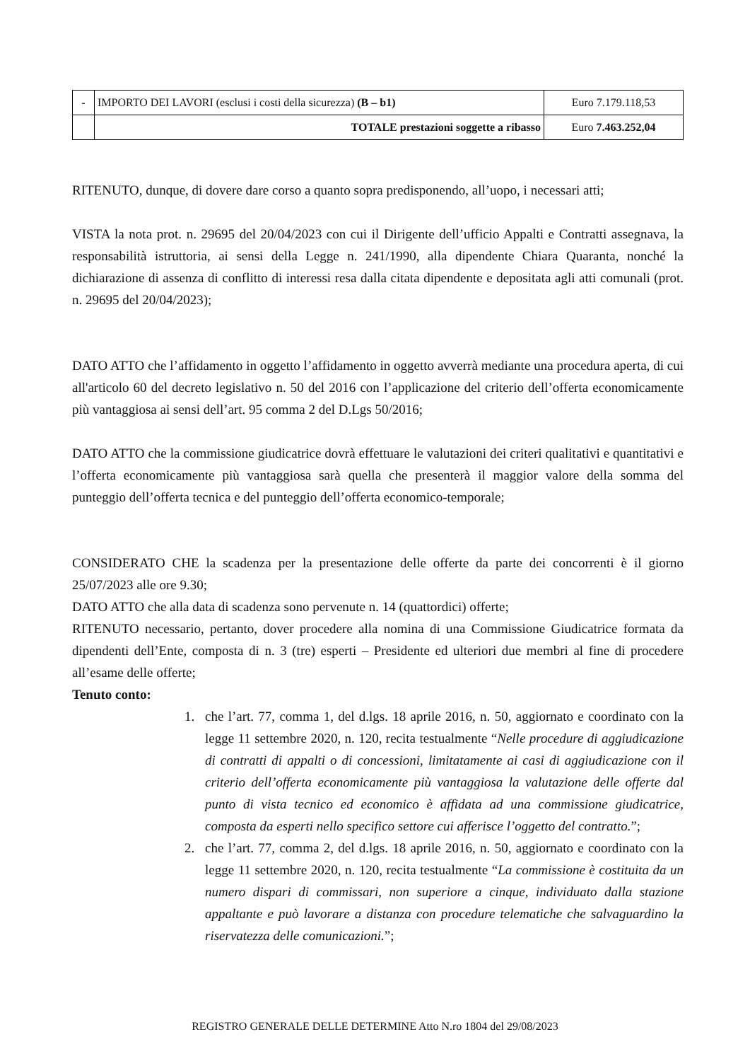| - | IMPORTO DEI LAVORI (esclusi i costi della sicurezza) (B – b1) | Euro 7.179.118,53 |
| | TOTALE prestazioni soggette a ribasso | Euro 7.463.252,04 |
RITENUTO, dunque, di dovere dare corso a quanto sopra predisponendo, all’uopo, i necessari atti;
VISTA la nota prot. n. 29695 del 20/04/2023 con cui il Dirigente dell’ufficio Appalti e Contratti assegnava, la responsabilità istruttoria, ai sensi della Legge n. 241/1990, alla dipendente Chiara Quaranta, nonché la dichiarazione di assenza di conflitto di interessi resa dalla citata dipendente e depositata agli atti comunali (prot. n. 29695 del 20/04/2023);
DATO ATTO che l’affidamento in oggetto l’affidamento in oggetto avverrà mediante una procedura aperta, di cui all'articolo 60 del decreto legislativo n. 50 del 2016 con l’applicazione del criterio dell’offerta economicamente più vantaggiosa ai sensi dell’art. 95 comma 2 del D.Lgs 50/2016;
DATO ATTO che la commissione giudicatrice dovrà effettuare le valutazioni dei criteri qualitativi e quantitativi e l’offerta economicamente più vantaggiosa sarà quella che presenterà il maggior valore della somma del punteggio dell’offerta tecnica e del punteggio dell’offerta economico-temporale;
CONSIDERATO CHE la scadenza per la presentazione delle offerte da parte dei concorrenti è il giorno 25/07/2023 alle ore 9.30;
DATO ATTO che alla data di scadenza sono pervenute n. 14 (quattordici) offerte;
RITENUTO necessario, pertanto, dover procedere alla nomina di una Commissione Giudicatrice formata da dipendenti dell’Ente, composta di n. 3 (tre) esperti – Presidente ed ulteriori due membri al fine di procedere all’esame delle offerte;
Tenuto conto:
1. che l’art. 77, comma 1, del d.lgs. 18 aprile 2016, n. 50, aggiornato e coordinato con la legge 11 settembre 2020, n. 120, recita testualmente “Nelle procedure di aggiudicazione di contratti di appalti o di concessioni, limitatamente ai casi di aggiudicazione con il criterio dell’offerta economicamente più vantaggiosa la valutazione delle offerte dal punto di vista tecnico ed economico è affidata ad una commissione giudicatrice, composta da esperti nello specifico settore cui afferisce l’oggetto del contratto.”;
2. che l’art. 77, comma 2, del d.lgs. 18 aprile 2016, n. 50, aggiornato e coordinato con la legge 11 settembre 2020, n. 120, recita testualmente “La commissione è costituita da un numero dispari di commissari, non superiore a cinque, individuato dalla stazione appaltante e può lavorare a distanza con procedure telematiche che salvaguardino la riservatezza delle comunicazioni.”;
REGISTRO GENERALE DELLE DETERMINE Atto N.ro 1804 del 29/08/2023